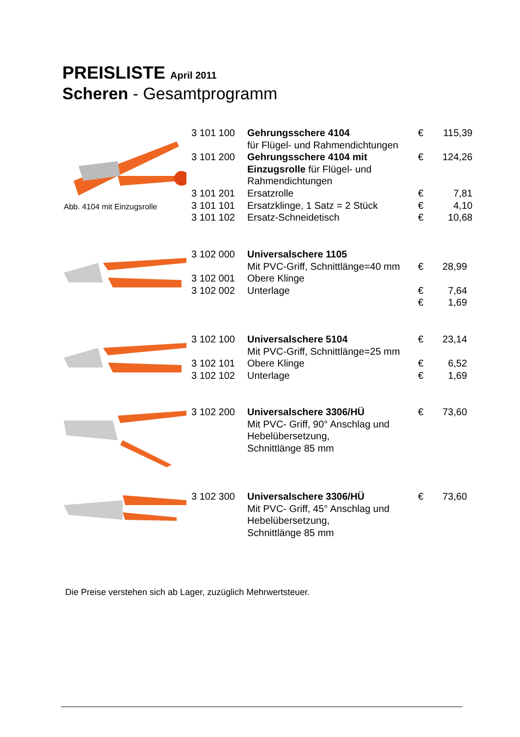PREISLISTE April 2011
Scheren - Gesamtprogramm
Abb. 4104 mit Einzugsrolle
| 3 101 100 | Gehrungsschere 4104 für Flügel- und Rahmendichtungen | € | 115,39 |
| 3 101 200 | Gehrungsschere 4104 mit Einzugsrolle für Flügel- und Rahmendichtungen | € | 124,26 |
| 3 101 201 | Ersatzrolle | € | 7,81 |
| 3 101 101 | Ersatzklinge, 1 Satz = 2 Stück | € | 4,10 |
| 3 101 102 | Ersatz-Schneidetisch | € | 10,68 |
| 3 102 000 | Universalschere 1105 | | |
| | Mit PVC-Griff, Schnittlänge=40 mm | € | 28,99 |
| 3 102 001 | Obere Klinge | | |
| 3 102 002 | Unterlage | € | 7,64 |
| | | € | 1,69 |
| 3 102 100 | Universalschere 5104 | € | 23,14 |
| | Mit PVC-Griff, Schnittlänge=25 mm | | |
| 3 102 101 | Obere Klinge | € | 6,52 |
| 3 102 102 | Unterlage | € | 1,69 |
| 3 102 200 | Universalschere 3306/HÜ Mit PVC- Griff, 90° Anschlag und Hebelübersetzung, Schnittlänge 85 mm | € | 73,60 |
| 3 102 300 | Universalschere 3306/HÜ Mit PVC- Griff, 45° Anschlag und Hebelübersetzung, Schnittlänge 85 mm | € | 73,60 |
Die Preise verstehen sich ab Lager, zuzüglich Mehrwertsteuer.